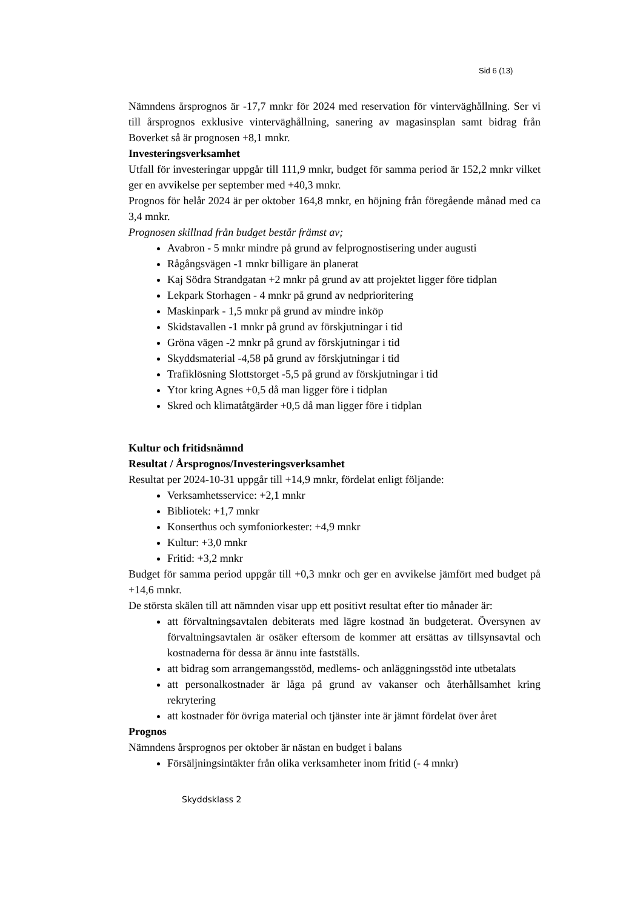Sid 6 (13)
Nämndens årsprognos är -17,7 mnkr för 2024 med reservation för vinterväghållning. Ser vi till årsprognos exklusive vinterväghållning, sanering av magasinsplan samt bidrag från Boverket så är prognosen +8,1 mnkr.
Investeringsverksamhet
Utfall för investeringar uppgår till 111,9 mnkr, budget för samma period är 152,2 mnkr vilket ger en avvikelse per september med +40,3 mnkr.
Prognos för helår 2024 är per oktober 164,8 mnkr, en höjning från föregående månad med ca 3,4 mnkr.
Prognosen skillnad från budget består främst av;
Avabron - 5 mnkr mindre på grund av felprognostisering under augusti
Rågångsvägen -1 mnkr billigare än planerat
Kaj Södra Strandgatan +2 mnkr på grund av att projektet ligger före tidplan
Lekpark Storhagen - 4 mnkr på grund av nedprioritering
Maskinpark - 1,5 mnkr på grund av mindre inköp
Skidstavallen -1 mnkr på grund av förskjutningar i tid
Gröna vägen -2 mnkr på grund av förskjutningar i tid
Skyddsmaterial -4,58 på grund av förskjutningar i tid
Trafiklösning Slottstorget -5,5 på grund av förskjutningar i tid
Ytor kring Agnes +0,5 då man ligger före i tidplan
Skred och klimatåtgärder +0,5 då man ligger före i tidplan
Kultur och fritidsnämnd
Resultat / Årsprognos/Investeringsverksamhet
Resultat per 2024-10-31 uppgår till +14,9 mnkr, fördelat enligt följande:
Verksamhetsservice: +2,1 mnkr
Bibliotek: +1,7 mnkr
Konserthus och symfoniorkester: +4,9 mnkr
Kultur: +3,0 mnkr
Fritid: +3,2 mnkr
Budget för samma period uppgår till +0,3 mnkr och ger en avvikelse jämfört med budget på +14,6 mnkr.
De största skälen till att nämnden visar upp ett positivt resultat efter tio månader är:
att förvaltningsavtalen debiterats med lägre kostnad än budgeterat. Översynen av förvaltningsavtalen är osäker eftersom de kommer att ersättas av tillsynsavtal och kostnaderna för dessa är ännu inte fastställs.
att bidrag som arrangemangsstöd, medlems- och anläggningsstöd inte utbetalats
att personalkostnader är låga på grund av vakanser och återhållsamhet kring rekrytering
att kostnader för övriga material och tjänster inte är jämnt fördelat över året
Prognos
Nämndens årsprognos per oktober är nästan en budget i balans
Försäljningsintäkter från olika verksamheter inom fritid (- 4 mnkr)
Skyddsklass 2